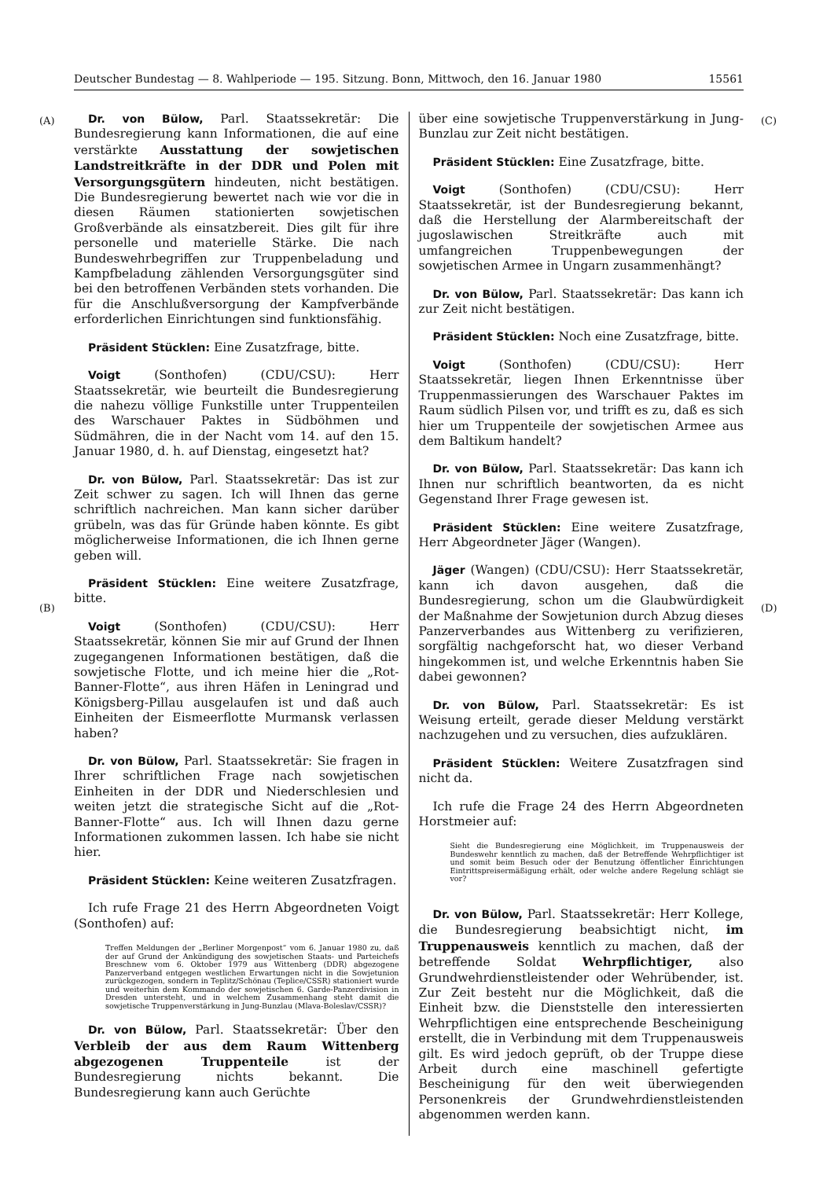Deutscher Bundestag — 8. Wahlperiode — 195. Sitzung. Bonn, Mittwoch, den 16. Januar 1980 15561
(A)
(B)
(C)
(D)
Dr. von Bülow, Parl. Staatssekretär: Die Bundesregierung kann Informationen, die auf eine verstärkte Ausstattung der sowjetischen Landstreitkräfte in der DDR und Polen mit Versorgungsgütern hindeuten, nicht bestätigen. Die Bundesregierung bewertet nach wie vor die in diesen Räumen stationierten sowjetischen Großverbände als einsatzbereit. Dies gilt für ihre personelle und materielle Stärke. Die nach Bundeswehrbegriffen zur Truppenbeladung und Kampfbeladung zählenden Versorgungsgüter sind bei den betroffenen Verbänden stets vorhanden. Die für die Anschlußversorgung der Kampfverbände erforderlichen Einrichtungen sind funktionsfähig.
Präsident Stücklen: Eine Zusatzfrage, bitte.
Voigt (Sonthofen) (CDU/CSU): Herr Staatssekretär, wie beurteilt die Bundesregierung die nahezu völlige Funkstille unter Truppenteilen des Warschauer Paktes in Südböhmen und Südmähren, die in der Nacht vom 14. auf den 15. Januar 1980, d. h. auf Dienstag, eingesetzt hat?
Dr. von Bülow, Parl. Staatssekretär: Das ist zur Zeit schwer zu sagen. Ich will Ihnen das gerne schriftlich nachreichen. Man kann sicher darüber grübeln, was das für Gründe haben könnte. Es gibt möglicherweise Informationen, die ich Ihnen gerne geben will.
Präsident Stücklen: Eine weitere Zusatzfrage, bitte.
Voigt (Sonthofen) (CDU/CSU): Herr Staatssekretär, können Sie mir auf Grund der Ihnen zugegangenen Informationen bestätigen, daß die sowjetische Flotte, und ich meine hier die „Rot-Banner-Flotte“, aus ihren Häfen in Leningrad und Königsberg-Pillau ausgelaufen ist und daß auch Einheiten der Eismeerflotte Murmansk verlassen haben?
Dr. von Bülow, Parl. Staatssekretär: Sie fragen in Ihrer schriftlichen Frage nach sowjetischen Einheiten in der DDR und Niederschlesien und weiten jetzt die strategische Sicht auf die „Rot-Banner-Flotte“ aus. Ich will Ihnen dazu gerne Informationen zukommen lassen. Ich habe sie nicht hier.
Präsident Stücklen: Keine weiteren Zusatzfragen.
Ich rufe Frage 21 des Herrn Abgeordneten Voigt (Sonthofen) auf:
Treffen Meldungen der „Berliner Morgenpost“ vom 6. Januar 1980 zu, daß der auf Grund der Ankündigung des sowjetischen Staats- und Parteichefs Breschnew vom 6. Oktober 1979 aus Wittenberg (DDR) abgezogene Panzerverband entgegen westlichen Erwartungen nicht in die Sowjetunion zurückgezogen, sondern in Teplitz/Schönau (Teplice/CSSR) stationiert wurde und weiterhin dem Kommando der sowjetischen 6. Garde-Panzerdivision in Dresden untersteht, und in welchem Zusammenhang steht damit die sowjetische Truppenverstärkung in Jung-Bunzlau (Mlava-Boleslav/CSSR)?
Dr. von Bülow, Parl. Staatssekretär: Über den Verbleib der aus dem Raum Wittenberg abgezogenen Truppenteile ist der Bundesregierung nichts bekannt. Die Bundesregierung kann auch Gerüchte
über eine sowjetische Truppenverstärkung in Jung-Bunzlau zur Zeit nicht bestätigen.
Präsident Stücklen: Eine Zusatzfrage, bitte.
Voigt (Sonthofen) (CDU/CSU): Herr Staatssekretär, ist der Bundesregierung bekannt, daß die Herstellung der Alarmbereitschaft der jugoslawischen Streitkräfte auch mit umfangreichen Truppenbewegungen der sowjetischen Armee in Ungarn zusammenhängt?
Dr. von Bülow, Parl. Staatssekretär: Das kann ich zur Zeit nicht bestätigen.
Präsident Stücklen: Noch eine Zusatzfrage, bitte.
Voigt (Sonthofen) (CDU/CSU): Herr Staatssekretär, liegen Ihnen Erkenntnisse über Truppenmassierungen des Warschauer Paktes im Raum südlich Pilsen vor, und trifft es zu, daß es sich hier um Truppenteile der sowjetischen Armee aus dem Baltikum handelt?
Dr. von Bülow, Parl. Staatssekretär: Das kann ich Ihnen nur schriftlich beantworten, da es nicht Gegenstand Ihrer Frage gewesen ist.
Präsident Stücklen: Eine weitere Zusatzfrage, Herr Abgeordneter Jäger (Wangen).
Jäger (Wangen) (CDU/CSU): Herr Staatssekretär, kann ich davon ausgehen, daß die Bundesregierung, schon um die Glaubwürdigkeit der Maßnahme der Sowjetunion durch Abzug dieses Panzerverbandes aus Wittenberg zu verifizieren, sorgfältig nachgeforscht hat, wo dieser Verband hingekommen ist, und welche Erkenntnis haben Sie dabei gewonnen?
Dr. von Bülow, Parl. Staatssekretär: Es ist Weisung erteilt, gerade dieser Meldung verstärkt nachzugehen und zu versuchen, dies aufzuklären.
Präsident Stücklen: Weitere Zusatzfragen sind nicht da.
Ich rufe die Frage 24 des Herrn Abgeordneten Horstmeier auf:
Sieht die Bundesregierung eine Möglichkeit, im Truppenausweis der Bundeswehr kenntlich zu machen, daß der Betreffende Wehrpflichtiger ist und somit beim Besuch oder der Benutzung öffentlicher Einrichtungen Eintrittspreisermäßigung erhält, oder welche andere Regelung schlägt sie vor?
Dr. von Bülow, Parl. Staatssekretär: Herr Kollege, die Bundesregierung beabsichtigt nicht, im Truppenausweis kenntlich zu machen, daß der betreffende Soldat Wehrpflichtiger, also Grundwehrdienstleistender oder Wehrübender, ist. Zur Zeit besteht nur die Möglichkeit, daß die Einheit bzw. die Dienststelle den interessierten Wehrpflichtigen eine entsprechende Bescheinigung erstellt, die in Verbindung mit dem Truppenausweis gilt. Es wird jedoch geprüft, ob der Truppe diese Arbeit durch eine maschinell gefertigte Bescheinigung für den weit überwiegenden Personenkreis der Grundwehrdienstleistenden abgenommen werden kann.